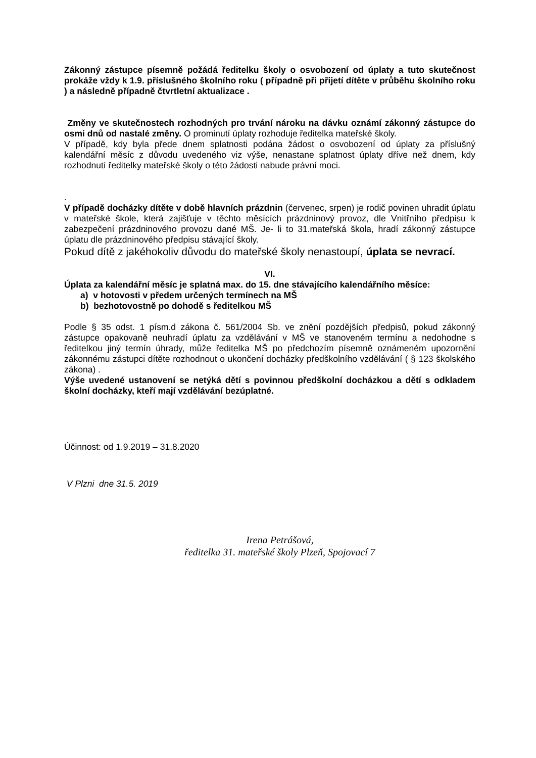Zákonný zástupce písemně požádá ředitelku školy o osvobození od úplaty a tuto skutečnost prokáže vždy k 1.9. příslušného školního roku ( případně při přijetí dítěte v průběhu školního roku ) a následně případně čtvrtletní aktualizace .
Změny ve skutečnostech rozhodných pro trvání nároku na dávku oznámí zákonný zástupce do osmi dnů od nastalé změny. O prominutí úplaty rozhoduje ředitelka mateřské školy.
V případě, kdy byla přede dnem splatnosti podána žádost o osvobození od úplaty za příslušný kalendářní měsíc z důvodu uvedeného viz výše, nenastane splatnost úplaty dříve než dnem, kdy rozhodnutí ředitelky mateřské školy o této žádosti nabude právní moci.
.
V případě docházky dítěte v době hlavních prázdnin (červenec, srpen) je rodič povinen uhradit úplatu v mateřské škole, která zajišťuje v těchto měsících prázdninový provoz, dle Vnitřního předpisu k zabezpečení prázdninového provozu dané MŠ. Je- li to 31.mateřská škola, hradí zákonný zástupce úplatu dle prázdninového předpisu stávající školy.
Pokud dítě z jakéhokoliv důvodu do mateřské školy nenastoupí, úplata se nevrací.
VI.
Úplata za kalendářní měsíc je splatná max. do 15. dne stávajícího kalendářního měsíce:
a) v hotovosti v předem určených termínech na MŠ
b) bezhotovostně po dohodě s ředitelkou MŠ
Podle § 35 odst. 1 písm.d zákona č. 561/2004 Sb. ve znění pozdějších předpisů, pokud zákonný zástupce opakovaně neuhradí úplatu za vzdělávání v MŠ ve stanoveném termínu a nedohodne s ředitelkou jiný termín úhrady, může ředitelka MŠ po předchozím písemně oznámeném upozornění zákonnému zástupci dítěte rozhodnout o ukončení docházky předškolního vzdělávání ( § 123 školského zákona) .
Výše uvedené ustanovení se netýká dětí s povinnou předškolní docházkou a dětí s odkladem školní docházky, kteří mají vzdělávání bezúplatné.
Účinnost: od 1.9.2019 – 31.8.2020
V Plzni dne 31.5. 2019
Irena Petrášová,
ředitelka 31. mateřské školy Plzeň, Spojovací 7